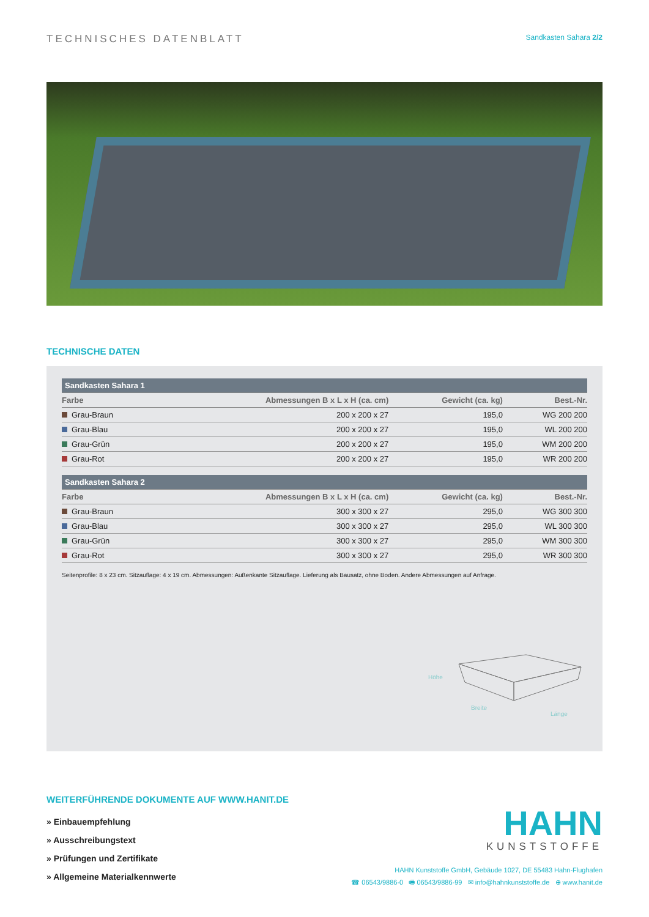TECHNISCHES DATENBLATT
Sandkasten Sahara 2/2
TECHNISCHE DATEN
| Sandkasten Sahara 1 | | | |
| --- | --- | --- | --- |
| Farbe | Abmessungen B x L x H (ca. cm) | Gewicht (ca. kg) | Best.-Nr. |
| Grau-Braun | 200 x 200 x 27 | 195,0 | WG 200 200 |
| Grau-Blau | 200 x 200 x 27 | 195,0 | WL 200 200 |
| Grau-Grün | 200 x 200 x 27 | 195,0 | WM 200 200 |
| Grau-Rot | 200 x 200 x 27 | 195,0 | WR 200 200 |
| Sandkasten Sahara 2 | | | |
| --- | --- | --- | --- |
| Farbe | Abmessungen B x L x H (ca. cm) | Gewicht (ca. kg) | Best.-Nr. |
| Grau-Braun | 300 x 300 x 27 | 295,0 | WG 300 300 |
| Grau-Blau | 300 x 300 x 27 | 295,0 | WL 300 300 |
| Grau-Grün | 300 x 300 x 27 | 295,0 | WM 300 300 |
| Grau-Rot | 300 x 300 x 27 | 295,0 | WR 300 300 |
Seitenprofile: 8 x 23 cm. Sitzauflage: 4 x 19 cm. Abmessungen: Außenkante Sitzauflage. Lieferung als Bausatz, ohne Boden. Andere Abmessungen auf Anfrage.
Höhe
Breite
Länge
WEITERFÜHRENDE DOKUMENTE AUF WWW.HANIT.DE
» Einbauempfehlung
» Ausschreibungstext
» Prüfungen und Zertifikate
» Allgemeine Materialkennwerte
HAHN
KUNSTSTOFFE
HAHN Kunststoffe GmbH, Gebäude 1027, DE 55483 Hahn-Flughafen
☎ 06543/9886-0 🖷 06543/9886-99 ✉ info@hahnkunststoffe.de ⊕ www.hanit.de